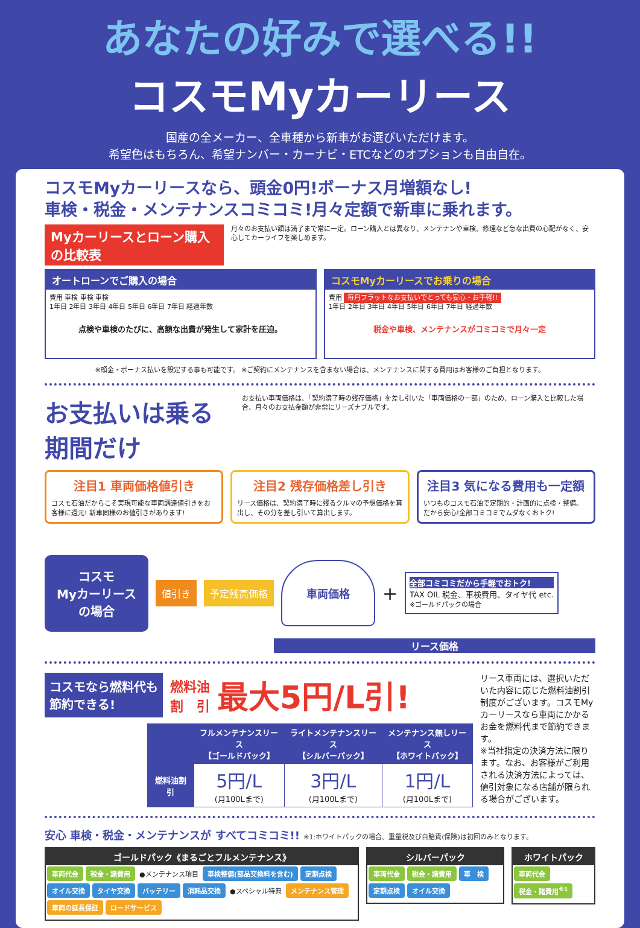あなたの好みで選べる!!
コスモMyカーリース
国産の全メーカー、全車種から新車がお選びいただけます。
希望色はもちろん、希望ナンバー・カーナビ・ETCなどのオプションも自由自在。
コスモMyカーリースなら、頭金0円!ボーナス月増額なし!
車検・税金・メンテナンスコミコミ!月々定額で新車に乗れます。
Myカーリースとローン購入の比較表 月々のお支払い額は満了まで常に一定。ローン購入とは異なり、メンテナンや車検、修理など急な出費の心配がなく、安心してカーライフを楽しめます。
オートローンでご購入の場合
費用 車検 車検 車検
1年目 2年目 3年目 4年目 5年目 6年目 7年目 経過年数
点検や車検のたびに、高額な出費が発生して家計を圧迫。
コスモMyカーリースでお乗りの場合
費用 毎月フラットなお支払いでとっても安心・お手軽!!
1年目 2年目 3年目 4年目 5年目 6年目 7年目 経過年数
税金や車検、メンテナンスがコミコミで月々一定
※頭金・ボーナス払いを設定する事も可能です。 ※ご契約にメンテナンスを含まない場合は、メンテナンスに関する費用はお客様のご負担となります。
お支払いは乗る期間だけ
お支払い車両価格は、「契約満了時の残存価格」を差し引いた「車両価格の一部」のため、ローン購入と比較した場合、月々のお支払金額が非常にリーズナブルです。
注目1 車両価格値引き
コスモ石油だからこそ実現可能な車両調達値引きをお客様に還元! 新車同様のお値引きがあります!
注目2 残存価格差し引き
リース価格は、契約満了時に残るクルマの予想価格を算出し、その分を差し引いて算出します。
注目3 気になる費用も一定額
いつものコスモ石油で定期的・計画的に点検・整備。だから安心!全部コミコミでムダなくおトク!
コスモ
Myカーリース
の場合
値引き 予定残高価格
車両価格
+
全部コミコミだから手軽でおトク!
TAX OIL 税金、車検費用、タイヤ代 etc.
※ゴールドパックの場合
リース価格
コスモなら燃料代も
節約できる!
燃料油
割　引
最大5円/L引!
| | フルメンテナンスリース 【ゴールドパック】 | ライトメンテナンスリース 【シルバーパック】 | メンテナンス無しリース 【ホワイトパック】 |
| --- | --- | --- | --- |
| 燃料油割引 | 5円/L (月100Lまで) | 3円/L (月100Lまで) | 1円/L (月100Lまで) |
リース車両には、選択いただいた内容に応じた燃料油割引制度がございます。コスモMyカーリースなら車両にかかるお金を燃料代まで節約できます。
※当社指定の決済方法に限ります。なお、お客様がご利用される決済方法によっては、値引対象になる店舗が限られる場合がございます。
安心 車検・税金・メンテナンスが すべてコミコミ!! ※1:ホワイトパックの場合、重量税及び自賠責(保険)は初回のみとなります。
ゴールドパック《まるごとフルメンテナンス》
車両代金 税金・諸費用 ●メンテナンス項目 車検整備(部品交換料を含む) 定期点検 オイル交換 タイヤ交換 バッテリー 消耗品交換 ●スペシャル特典 メンテナンス管理 車両の延長保証 ロードサービス
シルバーパック
車両代金 税金・諸費用 車　検 定期点検 オイル交換
ホワイトパック
車両代金 税金・諸費用<sup>※1</sup>